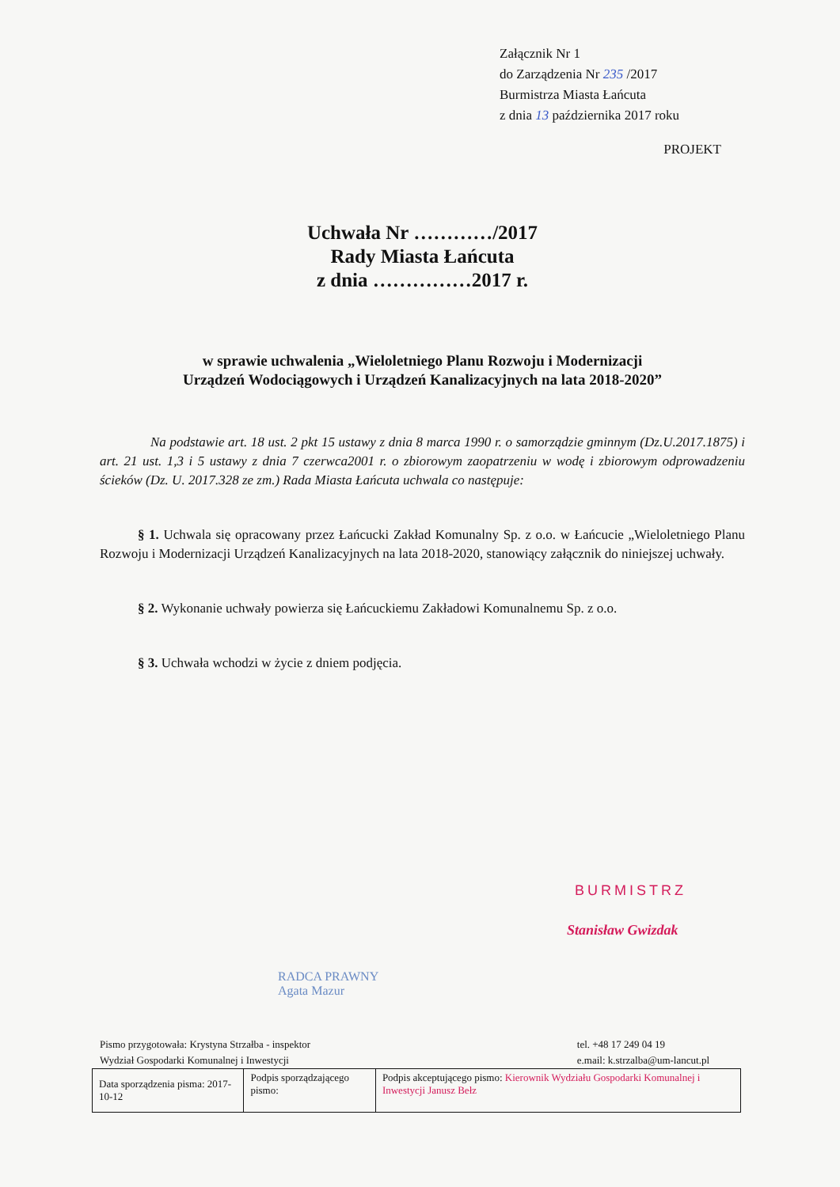Załącznik Nr 1
do Zarządzenia Nr 235 /2017
Burmistrza Miasta Łańcuta
z dnia 13 października 2017 roku
PROJEKT
Uchwała Nr …………/2017
Rady Miasta Łańcuta
z dnia ……………2017 r.
w sprawie uchwalenia „Wieloletniego Planu Rozwoju i Modernizacji
Urządzeń Wodociągowych i Urządzeń Kanalizacyjnych na lata 2018-2020”
Na podstawie art. 18 ust. 2 pkt 15 ustawy z dnia 8 marca 1990 r. o samorządzie gminnym (Dz.U.2017.1875) i art. 21 ust. 1,3 i 5 ustawy z dnia 7 czerwca2001 r. o zbiorowym zaopatrzeniu w wodę i zbiorowym odprowadzeniu ścieków (Dz. U. 2017.328 ze zm.) Rada Miasta Łańcuta uchwala co następuje:
§ 1. Uchwala się opracowany przez Łańcucki Zakład Komunalny Sp. z o.o. w Łańcucie „Wieloletniego Planu Rozwoju i Modernizacji Urządzeń Kanalizacyjnych na lata 2018-2020, stanowiący załącznik do niniejszej uchwały.
§ 2. Wykonanie uchwały powierza się Łańcuckiemu Zakładowi Komunalnemu Sp. z o.o.
§ 3. Uchwała wchodzi w życie z dniem podjęcia.
BURMISTRZ
Stanisław Gwizdak
RADCA PRAWNY
Agata Mazur
Pismo przygotowała: Krystyna Strzałba - inspektor
Wydział Gospodarki Komunalnej i Inwestycji
tel. +48 17 249 04 19
e.mail: k.strzalba@um-lancut.pl
| Data sporządzenia pisma: 2017-10-12 | Podpis sporządzającego pismo: | Podpis akceptującego pismo: Kierownik Wydziału Gospodarki Komunalnej i Inwestycji Janusz Bełz |